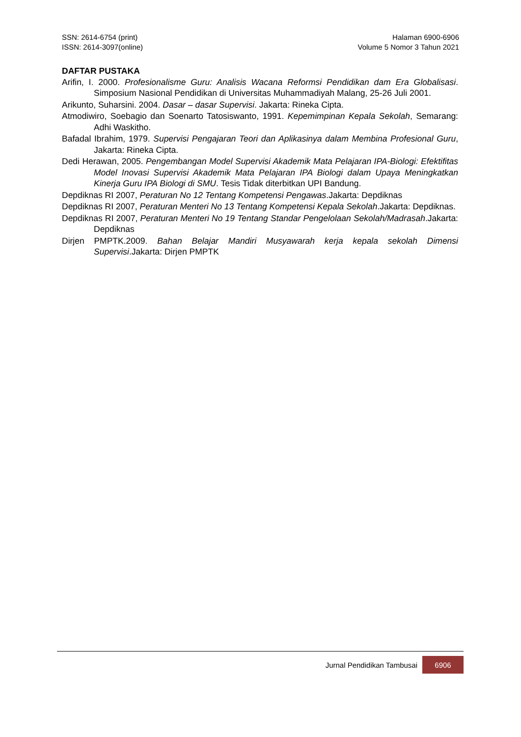SSN: 2614-6754 (print)
ISSN: 2614-3097(online)
Halaman 6900-6906
Volume 5 Nomor 3 Tahun 2021
DAFTAR PUSTAKA
Arifin, I. 2000. Profesionalisme Guru: Analisis Wacana Reformsi Pendidikan dam Era Globalisasi. Simposium Nasional Pendidikan di Universitas Muhammadiyah Malang, 25-26 Juli 2001.
Arikunto, Suharsini. 2004. Dasar – dasar Supervisi. Jakarta: Rineka Cipta.
Atmodiwiro, Soebagio dan Soenarto Tatosiswanto, 1991. Kepemimpinan Kepala Sekolah, Semarang: Adhi Waskitho.
Bafadal Ibrahim, 1979. Supervisi Pengajaran Teori dan Aplikasinya dalam Membina Profesional Guru, Jakarta: Rineka Cipta.
Dedi Herawan, 2005. Pengembangan Model Supervisi Akademik Mata Pelajaran IPA-Biologi: Efektifitas Model Inovasi Supervisi Akademik Mata Pelajaran IPA Biologi dalam Upaya Meningkatkan Kinerja Guru IPA Biologi di SMU. Tesis Tidak diterbitkan UPI Bandung.
Depdiknas RI 2007, Peraturan No 12 Tentang Kompetensi Pengawas.Jakarta: Depdiknas
Depdiknas RI 2007, Peraturan Menteri No 13 Tentang Kompetensi Kepala Sekolah.Jakarta: Depdiknas.
Depdiknas RI 2007, Peraturan Menteri No 19 Tentang Standar Pengelolaan Sekolah/Madrasah.Jakarta: Depdiknas
Dirjen PMPTK.2009. Bahan Belajar Mandiri Musyawarah kerja kepala sekolah Dimensi Supervisi.Jakarta: Dirjen PMPTK
Jurnal Pendidikan Tambusai 6906